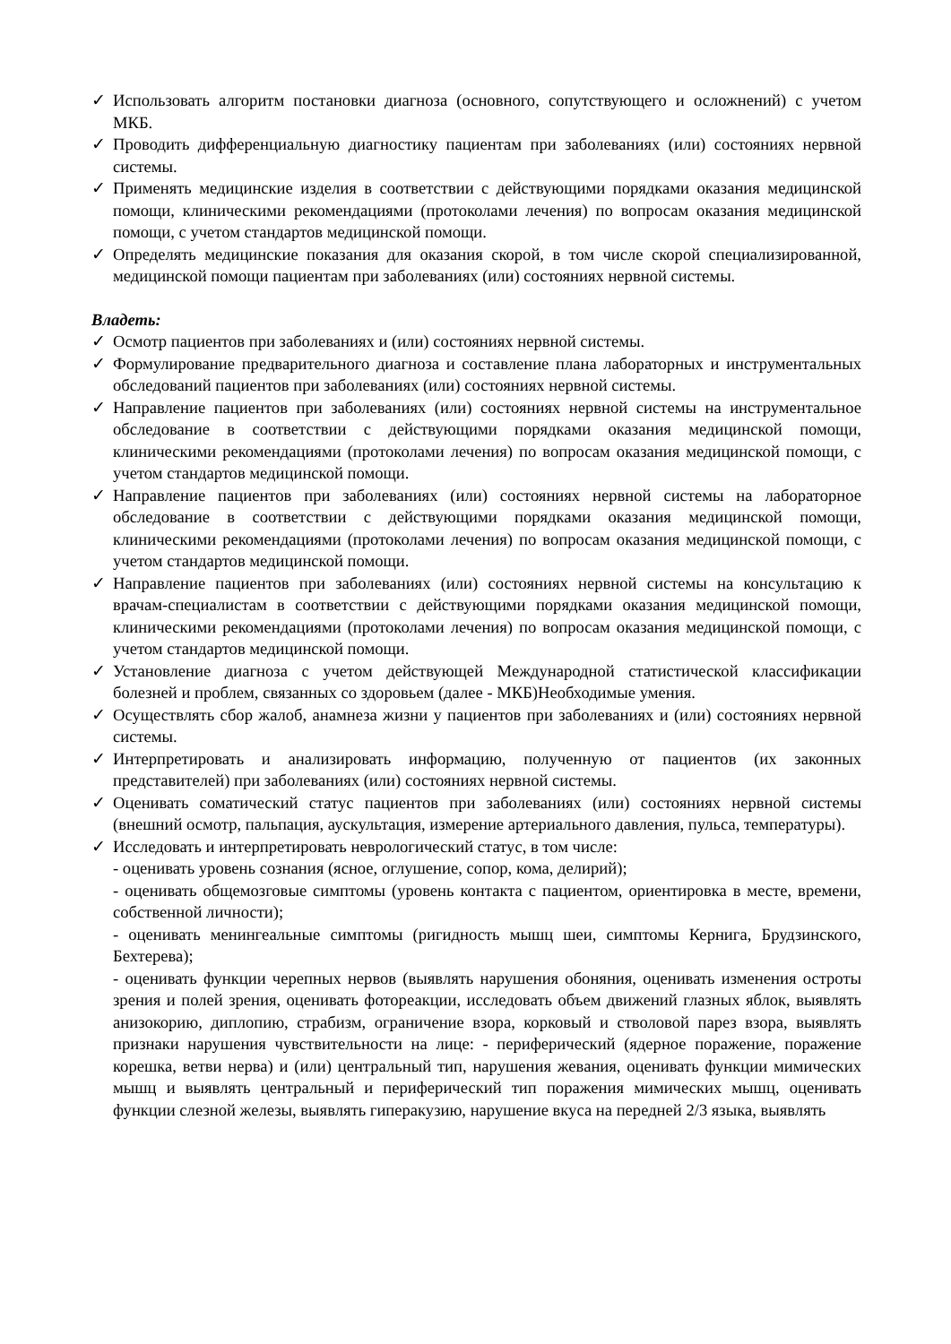✓ Использовать алгоритм постановки диагноза (основного, сопутствующего и осложнений) с учетом МКБ.
✓ Проводить дифференциальную диагностику пациентам при заболеваниях (или) состояниях нервной системы.
✓ Применять медицинские изделия в соответствии с действующими порядками оказания медицинской помощи, клиническими рекомендациями (протоколами лечения) по вопросам оказания медицинской помощи, с учетом стандартов медицинской помощи.
✓ Определять медицинские показания для оказания скорой, в том числе скорой специализированной, медицинской помощи пациентам при заболеваниях (или) состояниях нервной системы.
Владеть:
✓ Осмотр пациентов при заболеваниях и (или) состояниях нервной системы.
✓ Формулирование предварительного диагноза и составление плана лабораторных и инструментальных обследований пациентов при заболеваниях (или) состояниях нервной системы.
✓ Направление пациентов при заболеваниях (или) состояниях нервной системы на инструментальное обследование в соответствии с действующими порядками оказания медицинской помощи, клиническими рекомендациями (протоколами лечения) по вопросам оказания медицинской помощи, с учетом стандартов медицинской помощи.
✓ Направление пациентов при заболеваниях (или) состояниях нервной системы на лабораторное обследование в соответствии с действующими порядками оказания медицинской помощи, клиническими рекомендациями (протоколами лечения) по вопросам оказания медицинской помощи, с учетом стандартов медицинской помощи.
✓ Направление пациентов при заболеваниях (или) состояниях нервной системы на консультацию к врачам-специалистам в соответствии с действующими порядками оказания медицинской помощи, клиническими рекомендациями (протоколами лечения) по вопросам оказания медицинской помощи, с учетом стандартов медицинской помощи.
✓ Установление диагноза с учетом действующей Международной статистической классификации болезней и проблем, связанных со здоровьем (далее - МКБ)Необходимые умения.
✓ Осуществлять сбор жалоб, анамнеза жизни у пациентов при заболеваниях и (или) состояниях нервной системы.
✓ Интерпретировать и анализировать информацию, полученную от пациентов (их законных представителей) при заболеваниях (или) состояниях нервной системы.
✓ Оценивать соматический статус пациентов при заболеваниях (или) состояниях нервной системы (внешний осмотр, пальпация, аускультация, измерение артериального давления, пульса, температуры).
✓ Исследовать и интерпретировать неврологический статус, в том числе:
- оценивать уровень сознания (ясное, оглушение, сопор, кома, делирий);
- оценивать общемозговые симптомы (уровень контакта с пациентом, ориентировка в месте, времени, собственной личности);
- оценивать менингеальные симптомы (ригидность мышц шеи, симптомы Кернига, Брудзинского, Бехтерева);
- оценивать функции черепных нервов (выявлять нарушения обоняния, оценивать изменения остроты зрения и полей зрения, оценивать фотореакции, исследовать объем движений глазных яблок, выявлять анизокорию, диплопию, страбизм, ограничение взора, корковый и стволовой парез взора, выявлять признаки нарушения чувствительности на лице: - периферический (ядерное поражение, поражение корешка, ветви нерва) и (или) центральный тип, нарушения жевания, оценивать функции мимических мышц и выявлять центральный и периферический тип поражения мимических мышц, оценивать функции слезной железы, выявлять гиперакузию, нарушение вкуса на передней 2/3 языка, выявлять